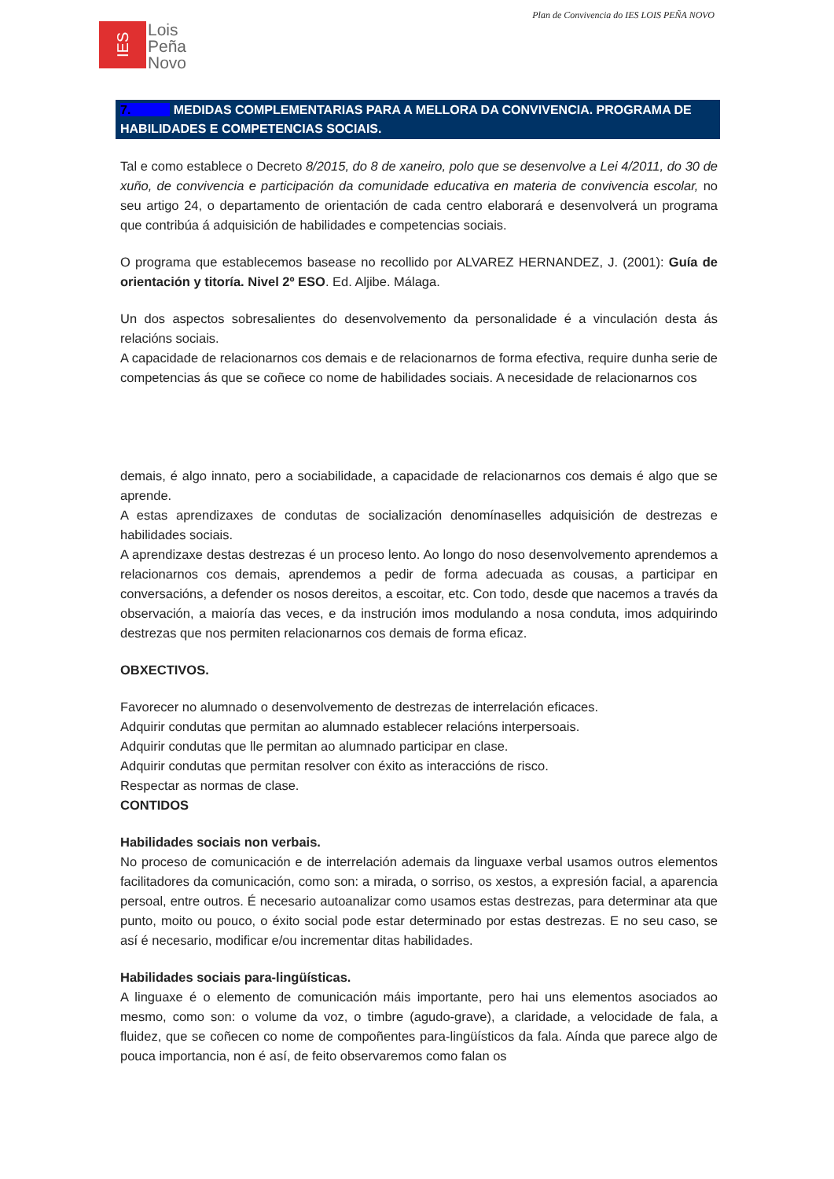Plan de Convivencia do IES LOIS PEÑA NOVO
IES
Lois
Peña
Novo
7. MEDIDAS COMPLEMENTARIAS PARA A MELLORA DA CONVIVENCIA. PROGRAMA DE HABILIDADES E COMPETENCIAS SOCIAIS.
Tal e como establece o Decreto 8/2015, do 8 de xaneiro, polo que se desenvolve a Lei 4/2011, do 30 de xuño, de convivencia e participación da comunidade educativa en materia de convivencia escolar, no seu artigo 24, o departamento de orientación de cada centro elaborará e desenvolverá un programa que contribúa á adquisición de habilidades e competencias sociais.
O programa que establecemos basease no recollido por ALVAREZ HERNANDEZ, J. (2001): Guía de orientación y titoría. Nivel 2º ESO. Ed. Aljibe. Málaga.
Un dos aspectos sobresalientes do desenvolvemento da personalidade é a vinculación desta ás relacións sociais.
A capacidade de relacionarnos cos demais e de relacionarnos de forma efectiva, require dunha serie de competencias ás que se coñece co nome de habilidades sociais. A necesidade de relacionarnos cos
demais, é algo innato, pero a sociabilidade, a capacidade de relacionarnos cos demais é algo que se aprende.
A estas aprendizaxes de condutas de socialización denomínaselles adquisición de destrezas e habilidades sociais.
A aprendizaxe destas destrezas é un proceso lento. Ao longo do noso desenvolvemento aprendemos a relacionarnos cos demais, aprendemos a pedir de forma adecuada as cousas, a participar en conversacións, a defender os nosos dereitos, a escoitar, etc. Con todo, desde que nacemos a través da observación, a maioría das veces, e da instrución imos modulando a nosa conduta, imos adquirindo destrezas que nos permiten relacionarnos cos demais de forma eficaz.
OBXECTIVOS.
Favorecer no alumnado o desenvolvemento de destrezas de interrelación eficaces.
Adquirir condutas que permitan ao alumnado establecer relacións interpersoais.
Adquirir condutas que lle permitan ao alumnado participar en clase.
Adquirir condutas que permitan resolver con éxito as interaccións de risco.
Respectar as normas de clase.
CONTIDOS
Habilidades sociais non verbais.
No proceso de comunicación e de interrelación ademais da linguaxe verbal usamos outros elementos facilitadores da comunicación, como son: a mirada, o sorriso, os xestos, a expresión facial, a aparencia persoal, entre outros. É necesario autoanalizar como usamos estas destrezas, para determinar ata que punto, moito ou pouco, o éxito social pode estar determinado por estas destrezas. E no seu caso, se así é necesario, modificar e/ou incrementar ditas habilidades.
Habilidades sociais para-lingüísticas.
A linguaxe é o elemento de comunicación máis importante, pero hai uns elementos asociados ao mesmo, como son: o volume da voz, o timbre (agudo-grave), a claridade, a velocidade de fala, a fluidez, que se coñecen co nome de compoñentes para-lingüísticos da fala. Aínda que parece algo de pouca importancia, non é así, de feito observaremos como falan os